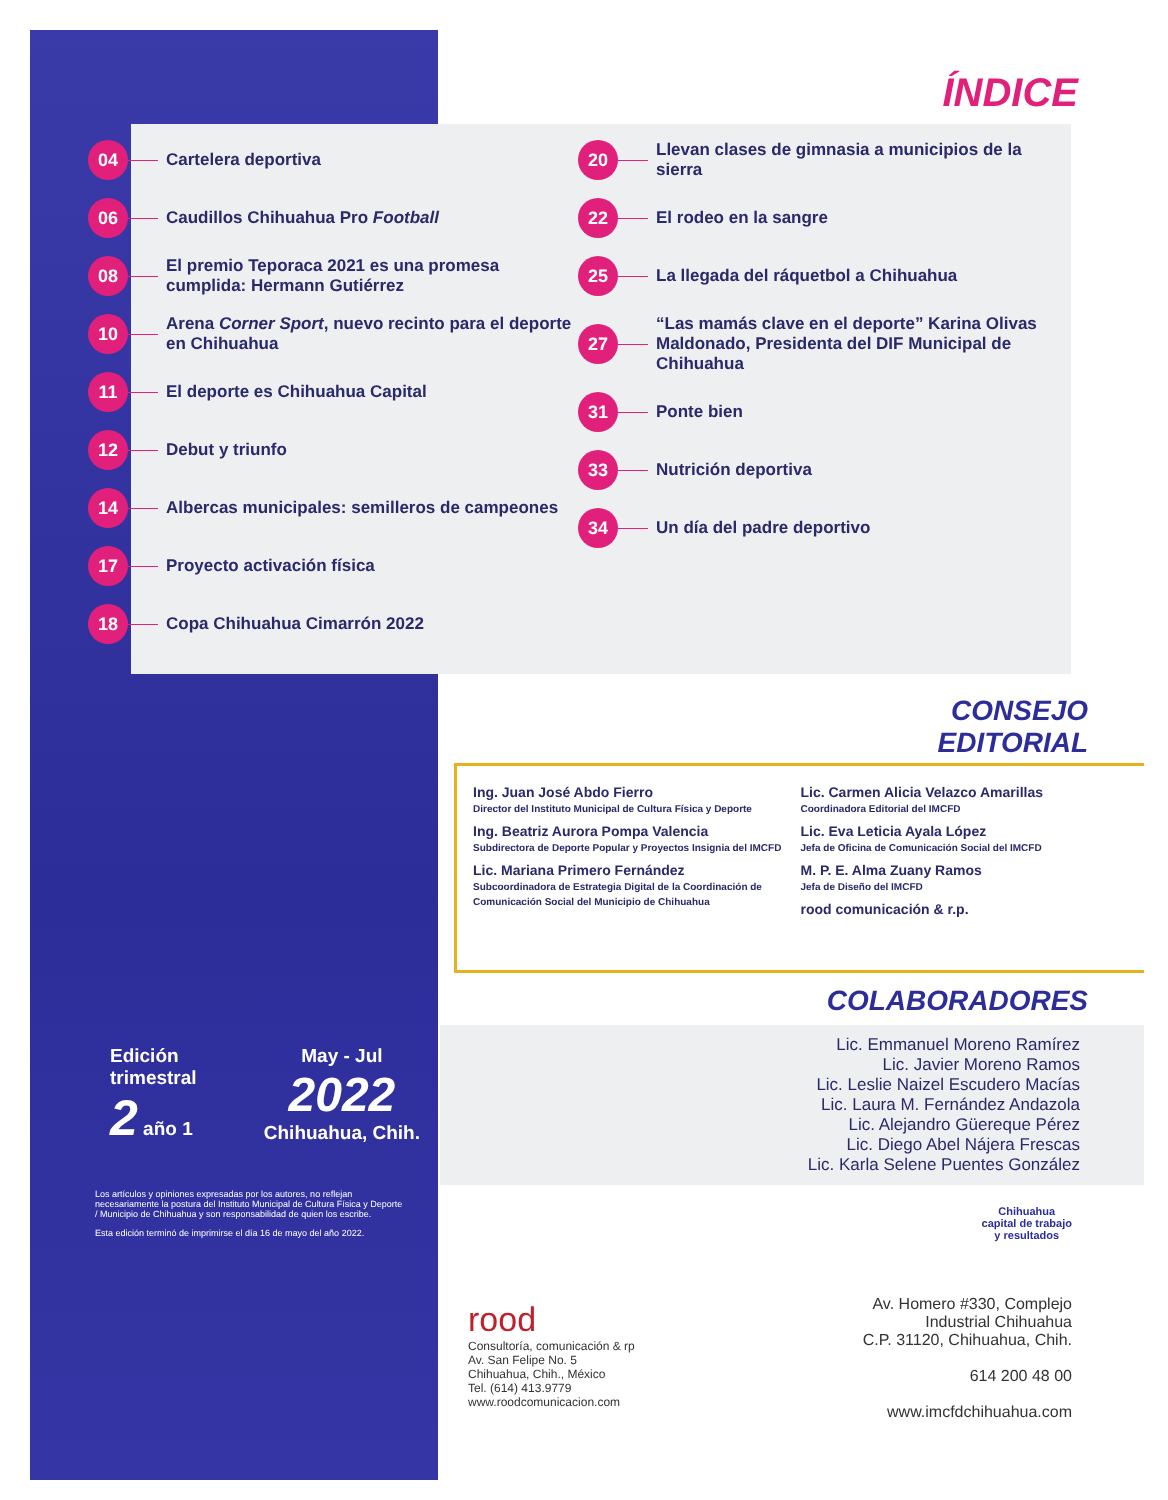ÍNDICE
04 Cartelera deportiva
06 Caudillos Chihuahua Pro Football
08 El premio Teporaca 2021 es una promesa cumplida: Hermann Gutiérrez
10 Arena Corner Sport, nuevo recinto para el deporte en Chihuahua
11 El deporte es Chihuahua Capital
12 Debut y triunfo
14 Albercas municipales: semilleros de campeones
17 Proyecto activación física
18 Copa Chihuahua Cimarrón 2022
20 Llevan clases de gimnasia a municipios de la sierra
22 El rodeo en la sangre
25 La llegada del ráquetbol a Chihuahua
27 “Las mamás clave en el deporte” Karina Olivas Maldonado, Presidenta del DIF Municipal de Chihuahua
31 Ponte bien
33 Nutrición deportiva
34 Un día del padre deportivo
CONSEJO
EDITORIAL
Ing. Juan José Abdo Fierro
Director del Instituto Municipal de Cultura Física y Deporte
Ing. Beatriz Aurora Pompa Valencia
Subdirectora de Deporte Popular y Proyectos Insignia del IMCFD
Lic. Mariana Primero Fernández
Subcoordinadora de Estrategia Digital de la Coordinación de Comunicación Social del Municipio de Chihuahua
Lic. Carmen Alicia Velazco Amarillas
Coordinadora Editorial del IMCFD
Lic. Eva Leticia Ayala López
Jefa de Oficina de Comunicación Social del IMCFD
M. P. E. Alma Zuany Ramos
Jefa de Diseño del IMCFD
rood comunicación & r.p.
COLABORADORES
Lic. Emmanuel Moreno Ramírez
Lic. Javier Moreno Ramos
Lic. Leslie Naizel Escudero Macías
Lic. Laura M. Fernández Andazola
Lic. Alejandro Güereque Pérez
Lic. Diego Abel Nájera Frescas
Lic. Karla Selene Puentes González
Edición
trimestral
2 año 1
May - Jul
2022
Chihuahua, Chih.
Los artículos y opiniones expresadas por los autores, no reflejan necesariamente la postura del Instituto Municipal de Cultura Física y Deporte / Municipio de Chihuahua y son responsabilidad de quien los escribe.
Esta edición terminó de imprimirse el día 16 de mayo del año 2022.
Chihuahua
capital de trabajo
y resultados
rood
Consultoría, comunicación & rp
Av. San Felipe No. 5
Chihuahua, Chih., México
Tel. (614) 413.9779
www.roodcomunicacion.com
Av. Homero #330, Complejo
Industrial Chihuahua
C.P. 31120, Chihuahua, Chih.
614 200 48 00
www.imcfdchihuahua.com